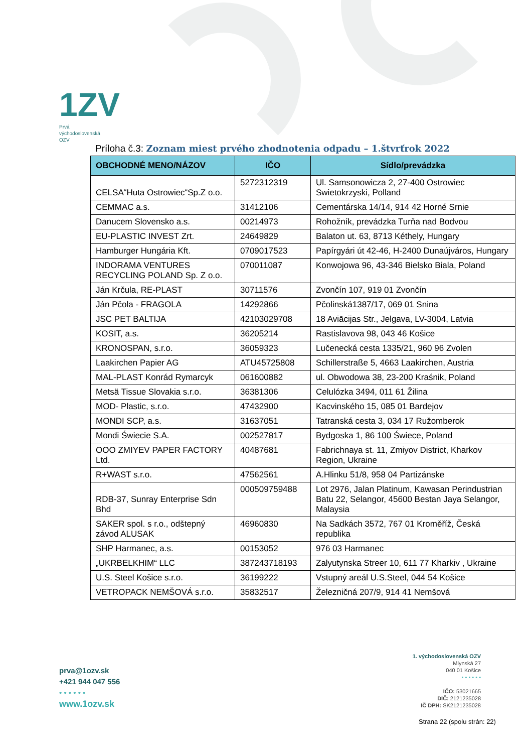1ZV
Prvá
východoslovenská
OZV
Príloha č.3: Zoznam miest prvého zhodnotenia odpadu – 1.štvrťrok 2022
| OBCHODNÉ MENO/NÁZOV | IČO | Sídlo/prevádzka |
| --- | --- | --- |
| CELSA“Huta Ostrowiec“Sp.Z o.o. | 5272312319 | Ul. Samsonowicza 2, 27-400 Ostrowiec Swietokrzyski, Polland |
| CEMMAC a.s. | 31412106 | Cementárska 14/14, 914 42 Horné Srnie |
| Danucem Slovensko a.s. | 00214973 | Rohožník, prevádzka Turňa nad Bodvou |
| EU-PLASTIC INVEST Zrt. | 24649829 | Balaton ut. 63, 8713 Kéthely, Hungary |
| Hamburger Hungária Kft. | 0709017523 | Papírgyári út 42-46, H-2400 Dunaújváros, Hungary |
| INDORAMA VENTURES RECYCLING POLAND Sp. Z o.o. | 070011087 | Konwojowa 96, 43-346 Bielsko Biala, Poland |
| Ján Krčula, RE-PLAST | 30711576 | Zvončín 107, 919 01 Zvončín |
| Ján Pčola - FRAGOLA | 14292866 | Pčolinská1387/17, 069 01 Snina |
| JSC PET BALTIJA | 42103029708 | 18 Aviācijas Str., Jelgava, LV-3004, Latvia |
| KOSIT, a.s. | 36205214 | Rastislavova 98, 043 46 Košice |
| KRONOSPAN, s.r.o. | 36059323 | Lučenecká cesta 1335/21, 960 96 Zvolen |
| Laakirchen Papier AG | ATU45725808 | Schillerstraße 5, 4663 Laakirchen, Austria |
| MAL-PLAST Konrád Rymarcyk | 061600882 | ul. Obwodowa 38, 23-200 Kraśnik, Poland |
| Metsä Tissue Slovakia s.r.o. | 36381306 | Celulózka 3494, 011 61 Žilina |
| MOD- Plastic, s.r.o. | 47432900 | Kacvinského 15, 085 01 Bardejov |
| MONDI SCP, a.s. | 31637051 | Tatranská cesta 3, 034 17 Ružomberok |
| Mondi Świecie S.A. | 002527817 | Bydgoska 1, 86 100 Świece, Poland |
| OOO ZMIYEV PAPER FACTORY Ltd. | 40487681 | Fabrichnaya st. 11, Zmiyov District, Kharkov Region, Ukraine |
| R+WAST s.r.o. | 47562561 | A.Hlinku 51/8, 958 04 Partizánske |
| RDB-37, Sunray Enterprise Sdn Bhd | 000509759488 | Lot 2976, Jalan Platinum, Kawasan Perindustrian Batu 22, Selangor, 45600 Bestan Jaya Selangor, Malaysia |
| SAKER spol. s r.o., odštepný závod ALUSAK | 46960830 | Na Sadkách 3572, 767 01 Kroměříž, Česká republika |
| SHP Harmanec, a.s. | 00153052 | 976 03 Harmanec |
| „UKRBELKHIM“ LLC | 387243718193 | Zalyutynska Streer 10, 611 77 Kharkiv , Ukraine |
| U.S. Steel Košice s.r.o. | 36199222 | Vstupný areál U.S.Steel, 044 54 Košice |
| VETROPACK NEMŠOVÁ s.r.o. | 35832517 | Železničná 207/9, 914 41 Nemšová |
prva@1ozv.sk
+421 944 047 556
• • • • • •
www.1ozv.sk
1. východoslovenská OZV
Mlynská 27
040 01 Košice
• • • • • •
IČO: 53021665
DIČ: 2121235028
IČ DPH: SK2121235028
Strana 22 (spolu strán: 22)